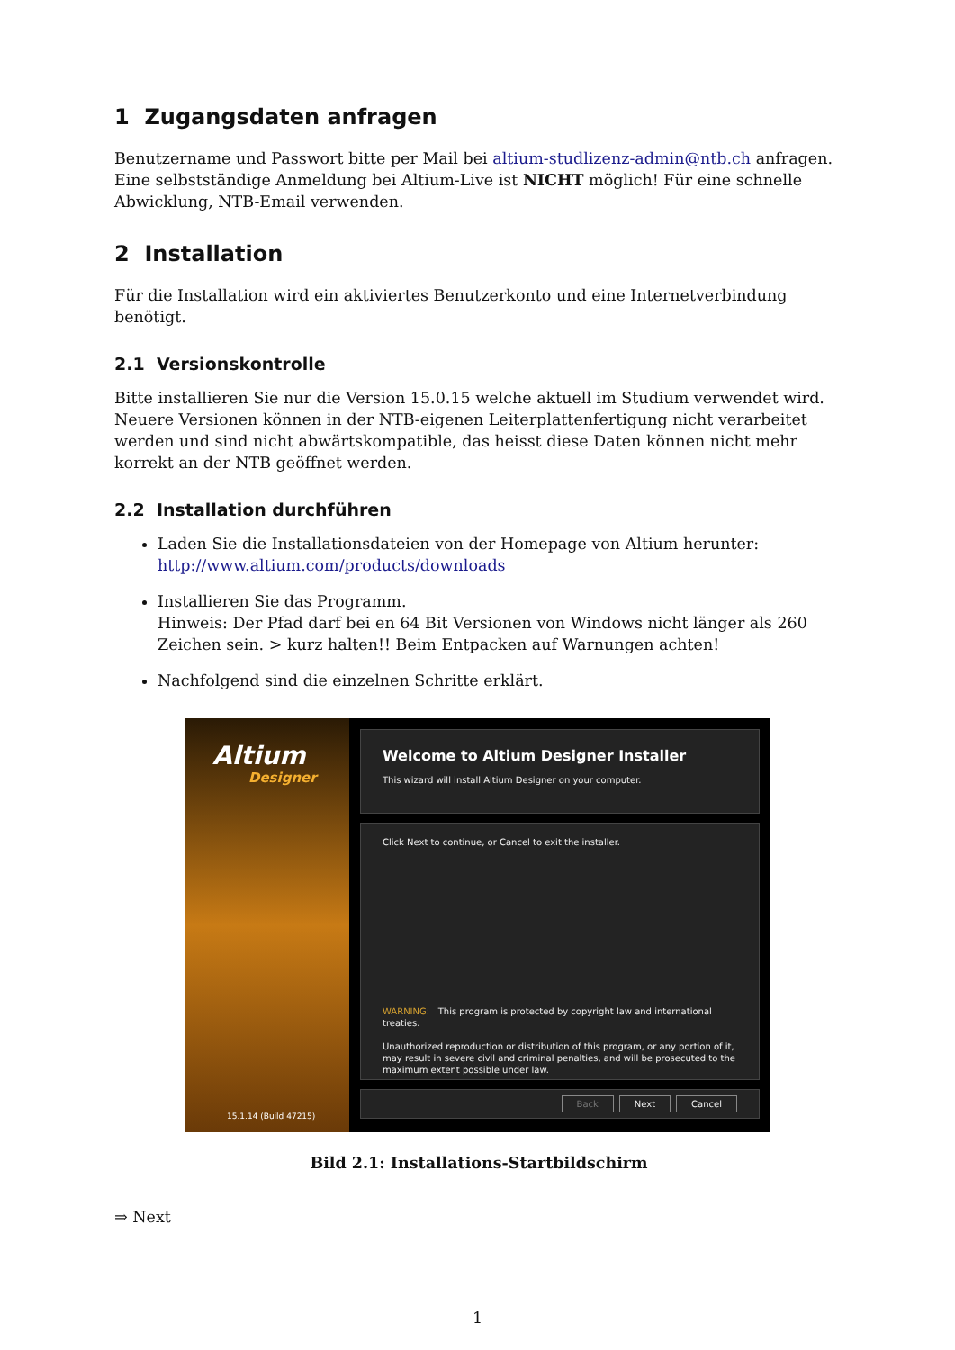1 Zugangsdaten anfragen
Benutzername und Passwort bitte per Mail bei altium-studlizenz-admin@ntb.ch anfragen.
Eine selbstständige Anmeldung bei Altium-Live ist NICHT möglich! Für eine schnelle Abwicklung, NTB-Email verwenden.
2 Installation
Für die Installation wird ein aktiviertes Benutzerkonto und eine Internetverbindung benötigt.
2.1 Versionskontrolle
Bitte installieren Sie nur die Version 15.0.15 welche aktuell im Studium verwendet wird. Neuere Versionen können in der NTB-eigenen Leiterplattenfertigung nicht verarbeitet werden und sind nicht abwärtskompatible, das heisst diese Daten können nicht mehr korrekt an der NTB geöffnet werden.
2.2 Installation durchführen
Laden Sie die Installationsdateien von der Homepage von Altium herunter:
http://www.altium.com/products/downloads
Installieren Sie das Programm.
Hinweis: Der Pfad darf bei en 64 Bit Versionen von Windows nicht länger als 260 Zeichen sein. > kurz halten!! Beim Entpacken auf Warnungen achten!
Nachfolgend sind die einzelnen Schritte erklärt.
Altium
Designer
15.1.14 (Build 47215)
Welcome to Altium Designer Installer
This wizard will install Altium Designer on your computer.
Click Next to continue, or Cancel to exit the installer.
WARNING: This program is protected by copyright law and international treaties.
Unauthorized reproduction or distribution of this program, or any portion of it, may result in severe civil and criminal penalties, and will be prosecuted to the maximum extent possible under law.
Back Next Cancel
Bild 2.1: Installations-Startbildschirm
⇒ Next
1